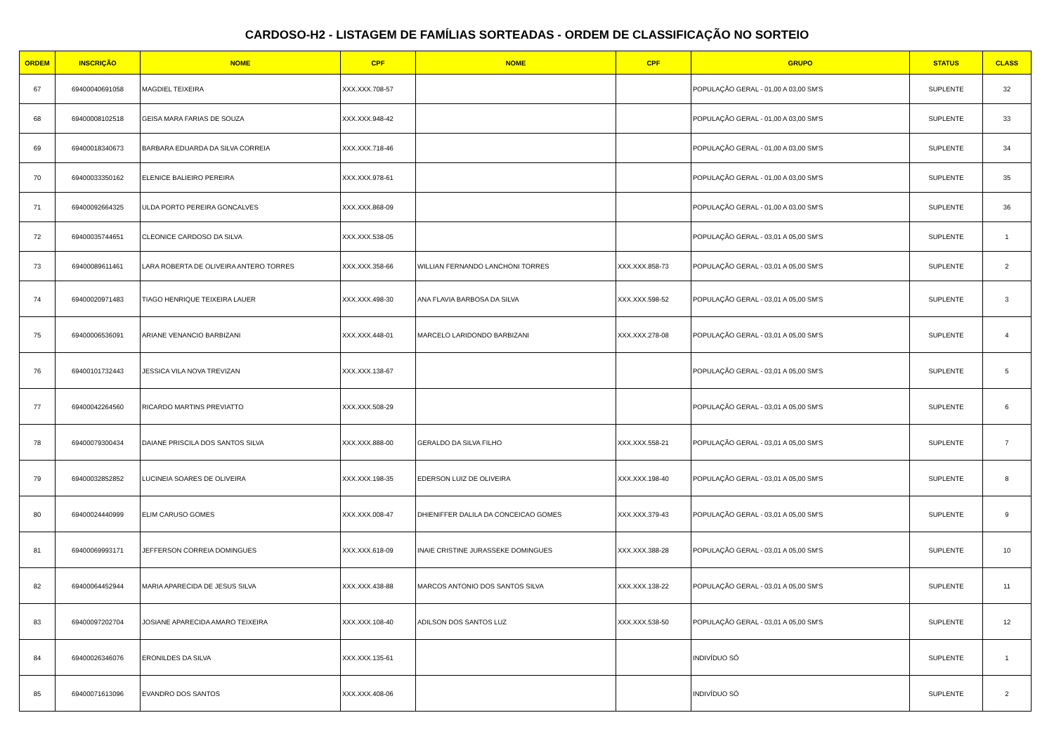CARDOSO-H2 - LISTAGEM DE FAMÍLIAS SORTEADAS - ORDEM DE CLASSIFICAÇÃO NO SORTEIO
| ORDEM | INSCRIÇÃO | NOME | CPF | NOME | CPF | GRUPO | STATUS | CLASS |
| --- | --- | --- | --- | --- | --- | --- | --- | --- |
| 67 | 69400040691058 | MAGDIEL TEIXEIRA | XXX.XXX.708-57 | | | POPULAÇÃO GERAL - 01,00 A 03,00 SM'S | SUPLENTE | 32 |
| 68 | 69400008102518 | GEISA MARA FARIAS DE SOUZA | XXX.XXX.948-42 | | | POPULAÇÃO GERAL - 01,00 A 03,00 SM'S | SUPLENTE | 33 |
| 69 | 69400018340673 | BARBARA EDUARDA DA SILVA CORREIA | XXX.XXX.718-46 | | | POPULAÇÃO GERAL - 01,00 A 03,00 SM'S | SUPLENTE | 34 |
| 70 | 69400033350162 | ELENICE BALIEIRO PEREIRA | XXX.XXX.978-61 | | | POPULAÇÃO GERAL - 01,00 A 03,00 SM'S | SUPLENTE | 35 |
| 71 | 69400092664325 | ULDA PORTO PEREIRA GONCALVES | XXX.XXX.868-09 | | | POPULAÇÃO GERAL - 01,00 A 03,00 SM'S | SUPLENTE | 36 |
| 72 | 69400035744651 | CLEONICE CARDOSO DA SILVA | XXX.XXX.538-05 | | | POPULAÇÃO GERAL - 03,01 A 05,00 SM'S | SUPLENTE | 1 |
| 73 | 69400089611461 | LARA ROBERTA DE OLIVEIRA ANTERO TORRES | XXX.XXX.358-66 | WILLIAN FERNANDO LANCHONI TORRES | XXX.XXX.858-73 | POPULAÇÃO GERAL - 03,01 A 05,00 SM'S | SUPLENTE | 2 |
| 74 | 69400020971483 | TIAGO HENRIQUE TEIXEIRA LAUER | XXX.XXX.498-30 | ANA FLAVIA BARBOSA DA SILVA | XXX.XXX.598-52 | POPULAÇÃO GERAL - 03,01 A 05,00 SM'S | SUPLENTE | 3 |
| 75 | 69400006536091 | ARIANE VENANCIO BARBIZANI | XXX.XXX.448-01 | MARCELO LARIDONDO BARBIZANI | XXX.XXX.278-08 | POPULAÇÃO GERAL - 03,01 A 05,00 SM'S | SUPLENTE | 4 |
| 76 | 69400101732443 | JESSICA VILA NOVA TREVIZAN | XXX.XXX.138-67 | | | POPULAÇÃO GERAL - 03,01 A 05,00 SM'S | SUPLENTE | 5 |
| 77 | 69400042264560 | RICARDO MARTINS PREVIATTO | XXX.XXX.508-29 | | | POPULAÇÃO GERAL - 03,01 A 05,00 SM'S | SUPLENTE | 6 |
| 78 | 69400079300434 | DAIANE PRISCILA DOS SANTOS SILVA | XXX.XXX.888-00 | GERALDO DA SILVA FILHO | XXX.XXX.558-21 | POPULAÇÃO GERAL - 03,01 A 05,00 SM'S | SUPLENTE | 7 |
| 79 | 69400032852852 | LUCINEIA SOARES DE OLIVEIRA | XXX.XXX.198-35 | EDERSON LUIZ DE OLIVEIRA | XXX.XXX.198-40 | POPULAÇÃO GERAL - 03,01 A 05,00 SM'S | SUPLENTE | 8 |
| 80 | 69400024440999 | ELIM CARUSO GOMES | XXX.XXX.008-47 | DHIENIFFER DALILA DA CONCEICAO GOMES | XXX.XXX.379-43 | POPULAÇÃO GERAL - 03,01 A 05,00 SM'S | SUPLENTE | 9 |
| 81 | 69400069993171 | JEFFERSON CORREIA DOMINGUES | XXX.XXX.618-09 | INAIE CRISTINE JURASSEKE DOMINGUES | XXX.XXX.388-28 | POPULAÇÃO GERAL - 03,01 A 05,00 SM'S | SUPLENTE | 10 |
| 82 | 69400064452944 | MARIA APARECIDA DE JESUS SILVA | XXX.XXX.438-88 | MARCOS ANTONIO DOS SANTOS SILVA | XXX.XXX.138-22 | POPULAÇÃO GERAL - 03,01 A 05,00 SM'S | SUPLENTE | 11 |
| 83 | 69400097202704 | JOSIANE APARECIDA AMARO TEIXEIRA | XXX.XXX.108-40 | ADILSON DOS SANTOS LUZ | XXX.XXX.538-50 | POPULAÇÃO GERAL - 03,01 A 05,00 SM'S | SUPLENTE | 12 |
| 84 | 69400026346076 | ERONILDES DA SILVA | XXX.XXX.135-61 | | | INDIVÍDUO SÓ | SUPLENTE | 1 |
| 85 | 69400071613096 | EVANDRO DOS SANTOS | XXX.XXX.408-06 | | | INDIVÍDUO SÓ | SUPLENTE | 2 |